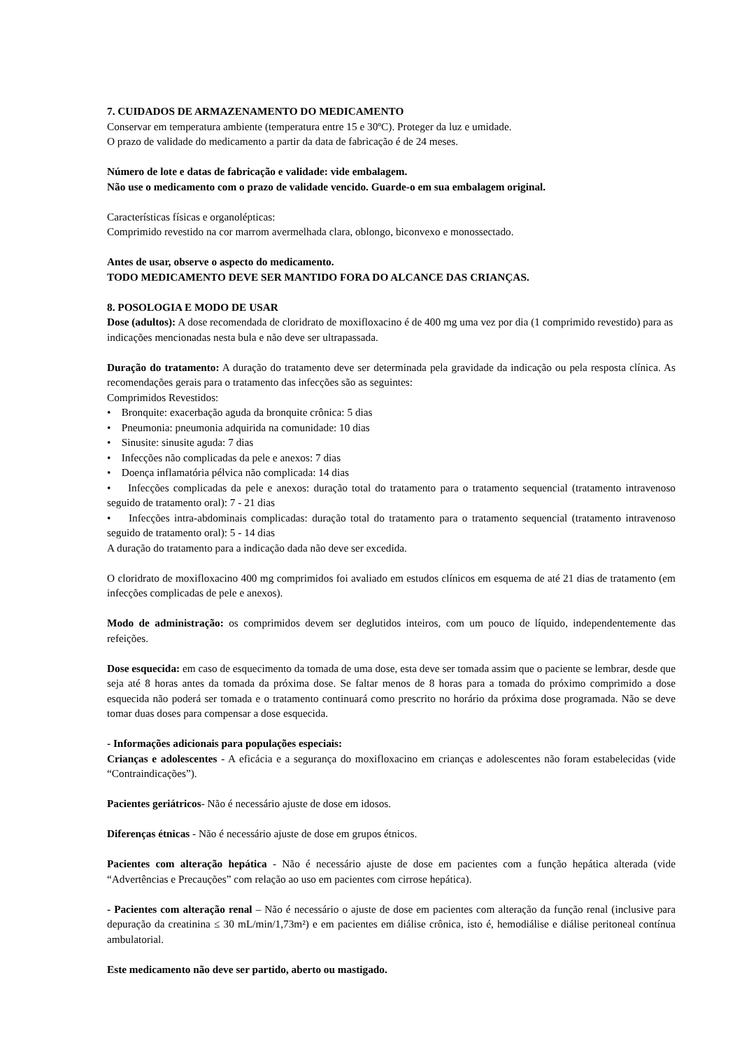7. CUIDADOS DE ARMAZENAMENTO DO MEDICAMENTO
Conservar em temperatura ambiente (temperatura entre 15 e 30ºC). Proteger da luz e umidade.
O prazo de validade do medicamento a partir da data de fabricação é de 24 meses.
Número de lote e datas de fabricação e validade: vide embalagem.
Não use o medicamento com o prazo de validade vencido. Guarde-o em sua embalagem original.
Características físicas e organolépticas:
Comprimido revestido na cor marrom avermelhada clara, oblongo, biconvexo e monossectado.
Antes de usar, observe o aspecto do medicamento.
TODO MEDICAMENTO DEVE SER MANTIDO FORA DO ALCANCE DAS CRIANÇAS.
8. POSOLOGIA E MODO DE USAR
Dose (adultos): A dose recomendada de cloridrato de moxifloxacino é de 400 mg uma vez por dia (1 comprimido revestido) para as indicações mencionadas nesta bula e não deve ser ultrapassada.
Duração do tratamento: A duração do tratamento deve ser determinada pela gravidade da indicação ou pela resposta clínica. As recomendações gerais para o tratamento das infecções são as seguintes:
Comprimidos Revestidos:
• Bronquite: exacerbação aguda da bronquite crônica: 5 dias
• Pneumonia: pneumonia adquirida na comunidade: 10 dias
• Sinusite: sinusite aguda: 7 dias
• Infecções não complicadas da pele e anexos: 7 dias
• Doença inflamatória pélvica não complicada: 14 dias
• Infecções complicadas da pele e anexos: duração total do tratamento para o tratamento sequencial (tratamento intravenoso seguido de tratamento oral): 7 - 21 dias
• Infecções intra-abdominais complicadas: duração total do tratamento para o tratamento sequencial (tratamento intravenoso seguido de tratamento oral): 5 - 14 dias
A duração do tratamento para a indicação dada não deve ser excedida.
O cloridrato de moxifloxacino 400 mg comprimidos foi avaliado em estudos clínicos em esquema de até 21 dias de tratamento (em infecções complicadas de pele e anexos).
Modo de administração: os comprimidos devem ser deglutidos inteiros, com um pouco de líquido, independentemente das refeições.
Dose esquecida: em caso de esquecimento da tomada de uma dose, esta deve ser tomada assim que o paciente se lembrar, desde que seja até 8 horas antes da tomada da próxima dose. Se faltar menos de 8 horas para a tomada do próximo comprimido a dose esquecida não poderá ser tomada e o tratamento continuará como prescrito no horário da próxima dose programada. Não se deve tomar duas doses para compensar a dose esquecida.
- Informações adicionais para populações especiais:
Crianças e adolescentes - A eficácia e a segurança do moxifloxacino em crianças e adolescentes não foram estabelecidas (vide “Contraindicações”).
Pacientes geriátricos- Não é necessário ajuste de dose em idosos.
Diferenças étnicas - Não é necessário ajuste de dose em grupos étnicos.
Pacientes com alteração hepática - Não é necessário ajuste de dose em pacientes com a função hepática alterada (vide “Advertências e Precauções” com relação ao uso em pacientes com cirrose hepática).
- Pacientes com alteração renal – Não é necessário o ajuste de dose em pacientes com alteração da função renal (inclusive para depuração da creatinina ≤ 30 mL/min/1,73m²) e em pacientes em diálise crônica, isto é, hemodiálise e diálise peritoneal contínua ambulatorial.
Este medicamento não deve ser partido, aberto ou mastigado.